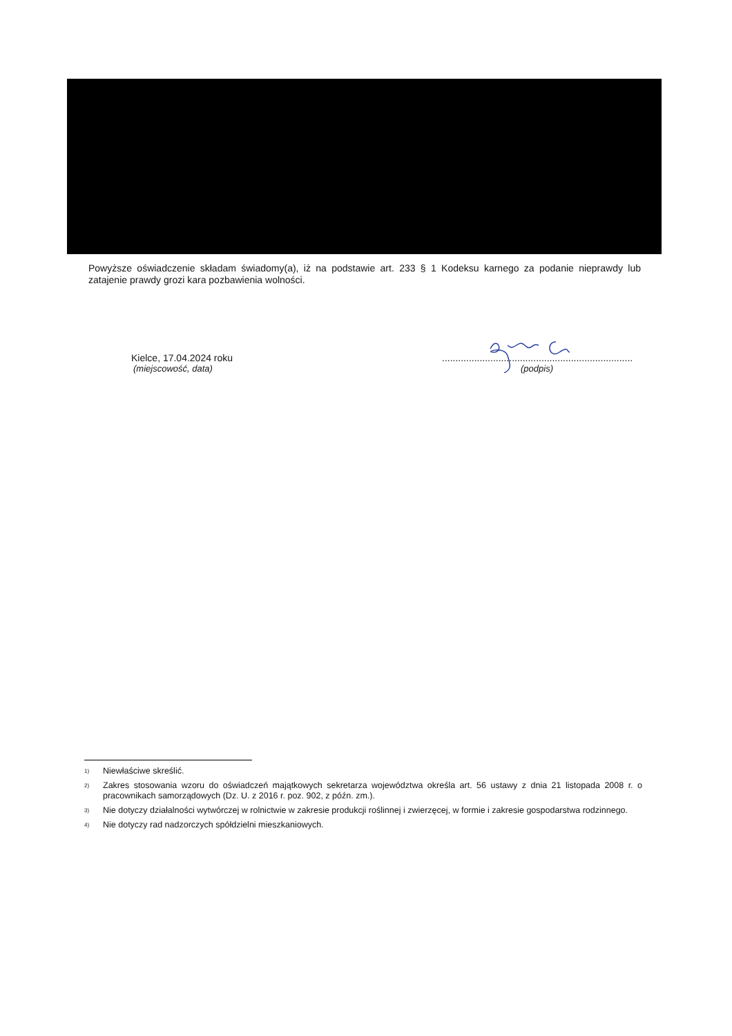Powyższe oświadczenie składam świadomy(a), iż na podstawie art. 233 § 1 Kodeksu karnego za podanie nieprawdy lub zatajenie prawdy grozi kara pozbawienia wolności.
Kielce, 17.04.2024 roku
(miejscowość, data)
.......................................................................
(podpis)
<sup>1)</sup> Niewłaściwe skreślić.
<sup>2)</sup> Zakres stosowania wzoru do oświadczeń majątkowych sekretarza województwa określa art. 56 ustawy z dnia 21 listopada 2008 r. o pracownikach samorządowych (Dz. U. z 2016 r. poz. 902, z późn. zm.).
<sup>3)</sup> Nie dotyczy działalności wytwórczej w rolnictwie w zakresie produkcji roślinnej i zwierzęcej, w formie i zakresie gospodarstwa rodzinnego.
<sup>4)</sup> Nie dotyczy rad nadzorczych spółdzielni mieszkaniowych.